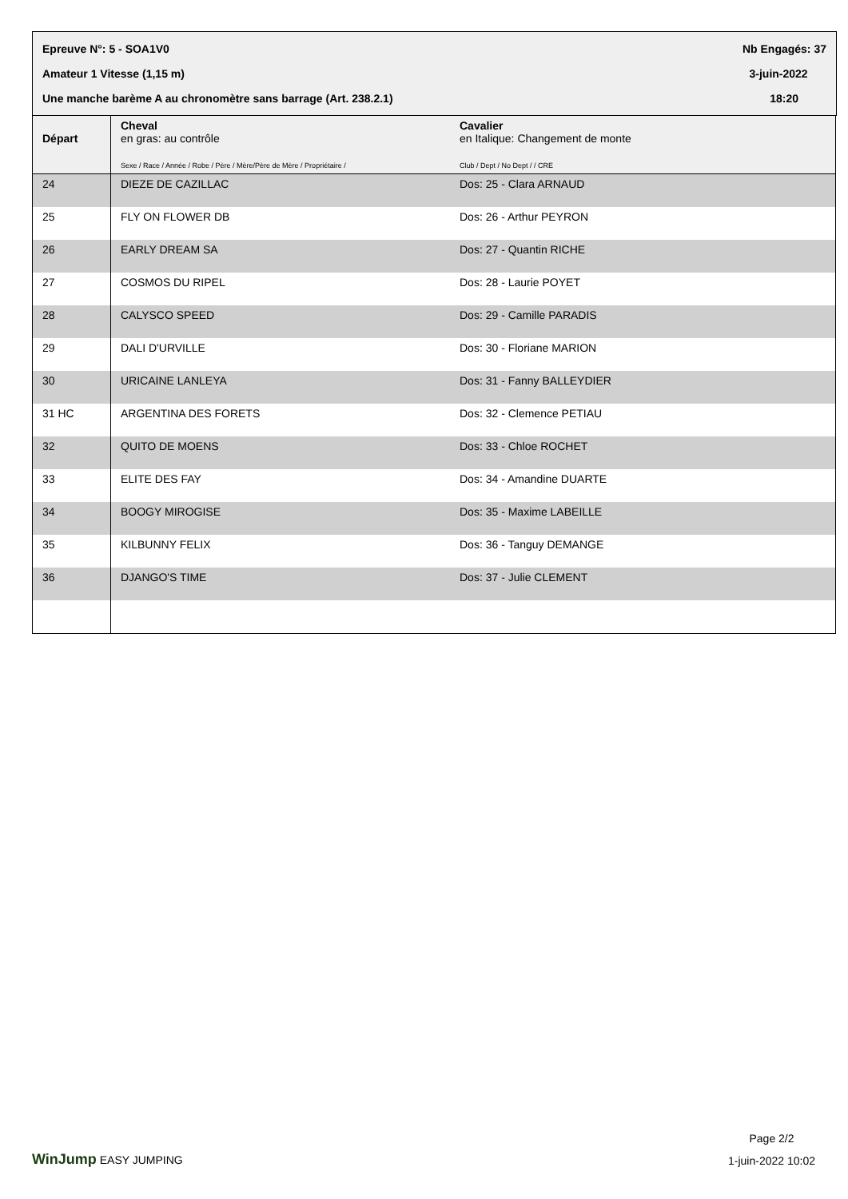Epreuve N°: 5 - SOA1V0 Nb Engagés: 37
Amateur 1 Vitesse (1,15 m) 3-juin-2022
Une manche barème A au chronomètre sans barrage (Art. 238.2.1) 18:20
| Départ | Cheval en gras: au contrôle Sexe / Race / Année / Robe / Père / Mère/Père de Mère / Propriétaire / | Cavalier en Italique: Changement de monte Club / Dept / No Dept / / CRE |
| --- | --- | --- |
| 24 | DIEZE DE CAZILLAC | Dos: 25 - Clara ARNAUD |
| 25 | FLY ON FLOWER DB | Dos: 26 - Arthur PEYRON |
| 26 | EARLY DREAM SA | Dos: 27 - Quantin RICHE |
| 27 | COSMOS DU RIPEL | Dos: 28 - Laurie POYET |
| 28 | CALYSCO SPEED | Dos: 29 - Camille PARADIS |
| 29 | DALI D'URVILLE | Dos: 30 - Floriane MARION |
| 30 | URICAINE LANLEYA | Dos: 31 - Fanny BALLEYDIER |
| 31 HC | ARGENTINA DES FORETS | Dos: 32 - Clemence PETIAU |
| 32 | QUITO DE MOENS | Dos: 33 - Chloe ROCHET |
| 33 | ELITE DES FAY | Dos: 34 - Amandine DUARTE |
| 34 | BOOGY MIROGISE | Dos: 35 - Maxime LABEILLE |
| 35 | KILBUNNY FELIX | Dos: 36 - Tanguy DEMANGE |
| 36 | DJANGO'S TIME | Dos: 37 - Julie CLEMENT |
WinJump EASY JUMPING
Page 2/2
1-juin-2022 10:02